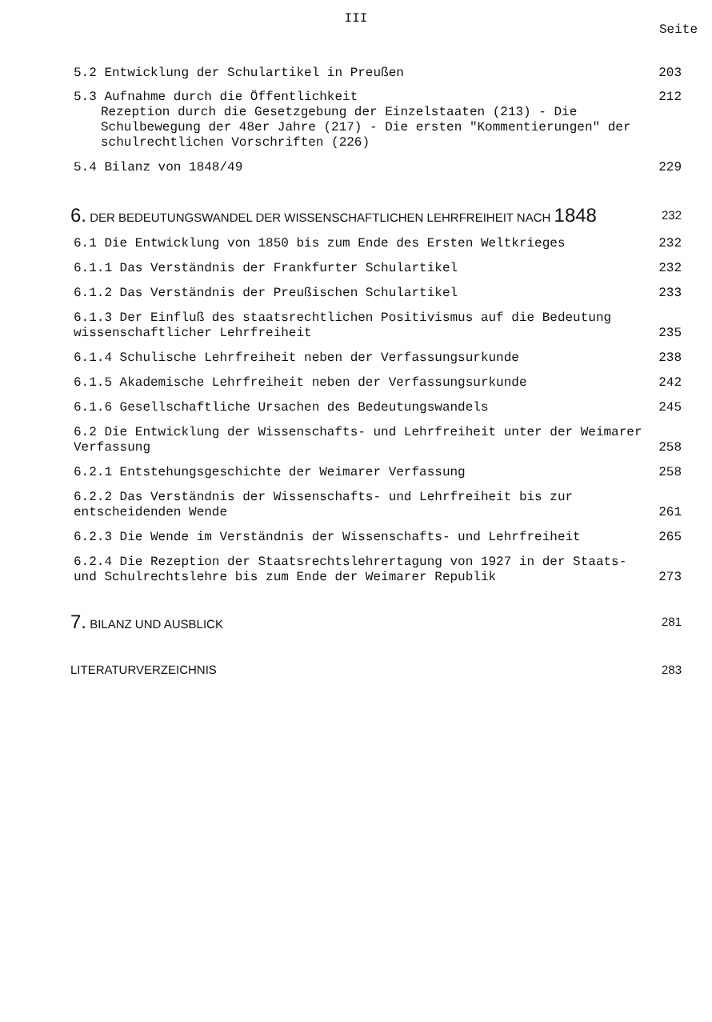III
Seite
5.2 Entwicklung der Schulartikel in Preußen
203
5.3 Aufnahme durch die Öffentlichkeit
Rezeption durch die Gesetzgebung der Einzelstaaten (213) - Die Schulbewegung der 48er Jahre (217) - Die ersten "Kommentierungen" der schulrechtlichen Vorschriften (226)
212
5.4 Bilanz von 1848/49 229
6. DER BEDEUTUNGSWANDEL DER WISSENSCHAFTLICHEN LEHRFREIHEIT NACH 1848
232
6.1 Die Entwicklung von 1850 bis zum Ende des Ersten Weltkrieges
232
6.1.1 Das Verständnis der Frankfurter Schulartikel
232
6.1.2 Das Verständnis der Preußischen Schulartikel
233
6.1.3 Der Einfluß des staatsrechtlichen Positivismus auf die Bedeutung wissenschaftlicher Lehrfreiheit
235
6.1.4 Schulische Lehrfreiheit neben der Verfassungsurkunde
238
6.1.5 Akademische Lehrfreiheit neben der Verfassungsurkunde
242
6.1.6 Gesellschaftliche Ursachen des Bedeutungswandels
245
6.2 Die Entwicklung der Wissenschafts- und Lehrfreiheit unter der Weimarer Verfassung
258
6.2.1 Entstehungsgeschichte der Weimarer Verfassung
258
6.2.2 Das Verständnis der Wissenschafts- und Lehrfreiheit bis zur entscheidenden Wende
261
6.2.3 Die Wende im Verständnis der Wissenschafts- und Lehrfreiheit
265
6.2.4 Die Rezeption der Staatsrechtslehrertagung von 1927 in der Staats- und Schulrechtslehre bis zum Ende der Weimarer Republik
273
7. BILANZ UND AUSBLICK 281
LITERATURVERZEICHNIS 283